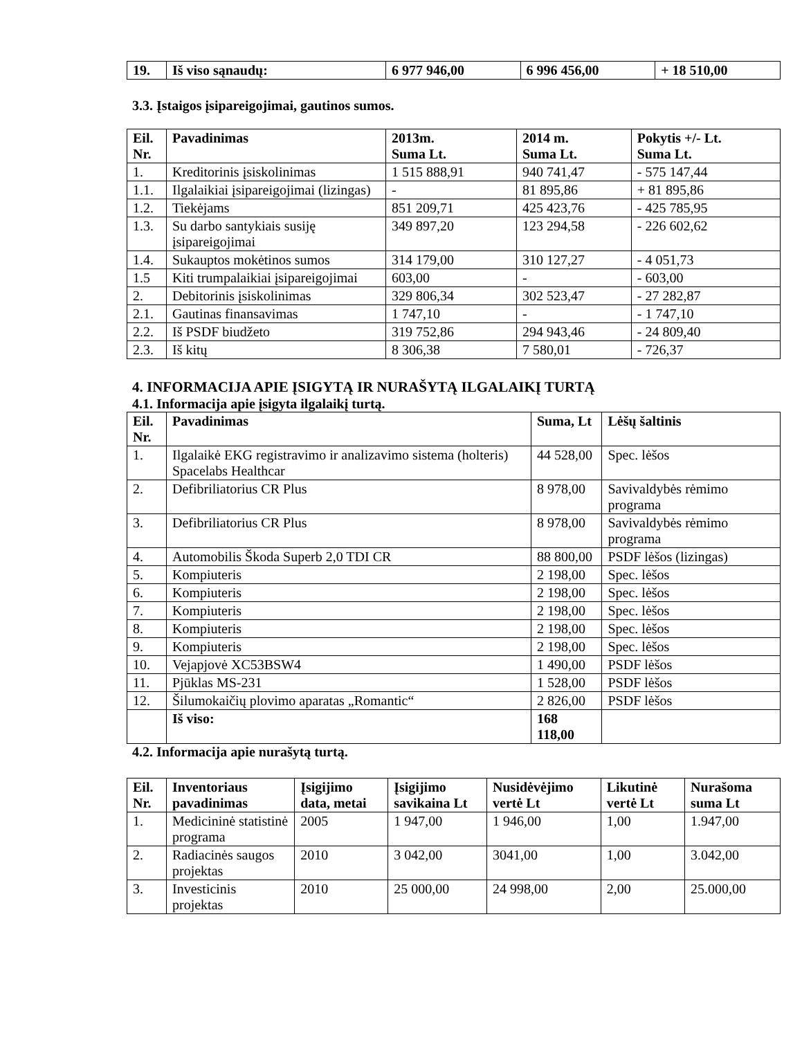| 19. | Iš viso sąnaudų: | 6 977 946,00 | 6 996 456,00 | + 18 510,00 |
3.3. Įstaigos įsipareigojimai, gautinos sumos.
| Eil. Nr. | Pavadinimas | 2013m. Suma Lt. | 2014 m. Suma Lt. | Pokytis +/- Lt. Suma Lt. |
| --- | --- | --- | --- | --- |
| 1. | Kreditorinis įsiskolinimas | 1 515 888,91 | 940 741,47 | - 575 147,44 |
| 1.1. | Ilgalaikiai įsipareigojimai (lizingas) | - | 81 895,86 | + 81 895,86 |
| 1.2. | Tiekėjams | 851 209,71 | 425 423,76 | - 425 785,95 |
| 1.3. | Su darbo santykiais susiję įsipareigojimai | 349 897,20 | 123 294,58 | - 226 602,62 |
| 1.4. | Sukauptos mokėtinos sumos | 314 179,00 | 310 127,27 | - 4 051,73 |
| 1.5 | Kiti trumpalaikiai įsipareigojimai | 603,00 | - | - 603,00 |
| 2. | Debitorinis įsiskolinimas | 329 806,34 | 302 523,47 | - 27 282,87 |
| 2.1. | Gautinas finansavimas | 1 747,10 | - | - 1 747,10 |
| 2.2. | Iš PSDF biudžeto | 319 752,86 | 294 943,46 | - 24 809,40 |
| 2.3. | Iš kitų | 8 306,38 | 7 580,01 | - 726,37 |
4. INFORMACIJA APIE ĮSIGYTĄ IR NURAŠYTĄ ILGALAIKĮ TURTĄ
4.1. Informacija apie įsigyta ilgalaikį turtą.
| Eil. Nr. | Pavadinimas | Suma, Lt | Lėšų šaltinis |
| --- | --- | --- | --- |
| 1. | Ilgalaikė EKG registravimo ir analizavimo sistema (holteris) Spacelabs Healthcar | 44 528,00 | Spec. lėšos |
| 2. | Defibriliatorius CR Plus | 8 978,00 | Savivaldybės rėmimo programa |
| 3. | Defibriliatorius CR Plus | 8 978,00 | Savivaldybės rėmimo programa |
| 4. | Automobilis Škoda Superb 2,0 TDI CR | 88 800,00 | PSDF lėšos (lizingas) |
| 5. | Kompiuteris | 2 198,00 | Spec. lėšos |
| 6. | Kompiuteris | 2 198,00 | Spec. lėšos |
| 7. | Kompiuteris | 2 198,00 | Spec. lėšos |
| 8. | Kompiuteris | 2 198,00 | Spec. lėšos |
| 9. | Kompiuteris | 2 198,00 | Spec. lėšos |
| 10. | Vejapjovė XC53BSW4 | 1 490,00 | PSDF lėšos |
| 11. | Pjūklas MS-231 | 1 528,00 | PSDF lėšos |
| 12. | Šilumokaičių plovimo aparatas „Romantic“ | 2 826,00 | PSDF lėšos |
| | Iš viso: | 168 118,00 | |
4.2. Informacija apie nurašytą turtą.
| Eil. Nr. | Inventoriaus pavadinimas | Įsigijimo data, metai | Įsigijimo savikaina Lt | Nusidėvėjimo vertė Lt | Likutinė vertė Lt | Nurašoma suma Lt |
| --- | --- | --- | --- | --- | --- | --- |
| 1. | Medicininė statistinė programa | 2005 | 1 947,00 | 1 946,00 | 1,00 | 1.947,00 |
| 2. | Radiacinės saugos projektas | 2010 | 3 042,00 | 3041,00 | 1,00 | 3.042,00 |
| 3. | Investicinis projektas | 2010 | 25 000,00 | 24 998,00 | 2,00 | 25.000,00 |